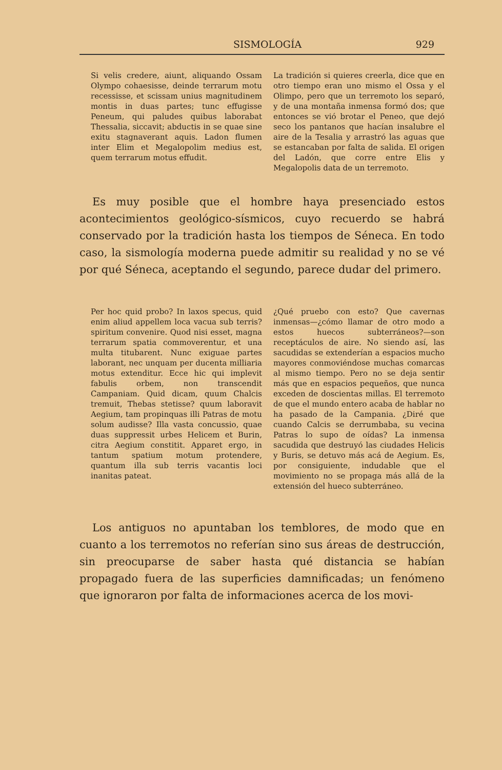SISMOLOGÍA 929
Si velis credere, aiunt, aliquando Ossam Olympo cohaesisse, deinde terrarum motu recessisse, et scissam unius magnitudinem montis in duas partes; tunc effugisse Peneum, qui paludes quibus laborabat Thessalia, siccavit; abductis in se quae sine exitu stagnaverant aquis. Ladon flumen inter Elim et Megalopolim medius est, quem terrarum motus effudit.
La tradición si quieres creerla, dice que en otro tiempo eran uno mismo el Ossa y el Olimpo, pero que un terremoto los separó, y de una montaña inmensa formó dos; que entonces se vió brotar el Peneo, que dejó seco los pantanos que hacían insalubre el aire de la Tesalia y arrastró las aguas que se estancaban por falta de salida. El origen del Ladón, que corre entre Elis y Megalopolis data de un terremoto.
Es muy posible que el hombre haya presenciado estos acontecimientos geológico-sísmicos, cuyo recuerdo se habrá conservado por la tradición hasta los tiempos de Séneca. En todo caso, la sismología moderna puede admitir su realidad y no se vé por qué Séneca, aceptando el segundo, parece dudar del primero.
Per hoc quid probo? In laxos specus, quid enim aliud appellem loca vacua sub terris? spiritum convenire. Quod nisi esset, magna terrarum spatia commoverentur, et una multa titubarent. Nunc exiguae partes laborant, nec unquam per ducenta milliaria motus extenditur. Ecce hic qui implevit fabulis orbem, non transcendit Campaniam. Quid dicam, quum Chalcis tremuit, Thebas stetisse? quum laboravit Aegium, tam propinquas illi Patras de motu solum audisse? Illa vasta concussio, quae duas suppressit urbes Helicem et Burin, citra Aegium constitit. Apparet ergo, in tantum spatium motum protendere, quantum illa sub terris vacantis loci inanitas pateat.
¿Qué pruebo con esto? Que cavernas inmensas—¿cómo llamar de otro modo a estos huecos subterráneos?—son receptáculos de aire. No siendo así, las sacudidas se extenderían a espacios mucho mayores conmoviéndose muchas comarcas al mismo tiempo. Pero no se deja sentir más que en espacios pequeños, que nunca exceden de doscientas millas. El terremoto de que el mundo entero acaba de hablar no ha pasado de la Campania. ¿Diré que cuando Calcis se derrumbaba, su vecina Patras lo supo de oídas? La inmensa sacudida que destruyó las ciudades Helicis y Buris, se detuvo más acá de Aegium. Es, por consiguiente, indudable que el movimiento no se propaga más allá de la extensión del hueco subterráneo.
Los antiguos no apuntaban los temblores, de modo que en cuanto a los terremotos no referían sino sus áreas de destrucción, sin preocuparse de saber hasta qué distancia se habían propagado fuera de las superficies damnificadas; un fenómeno que ignoraron por falta de informaciones acerca de los movi-